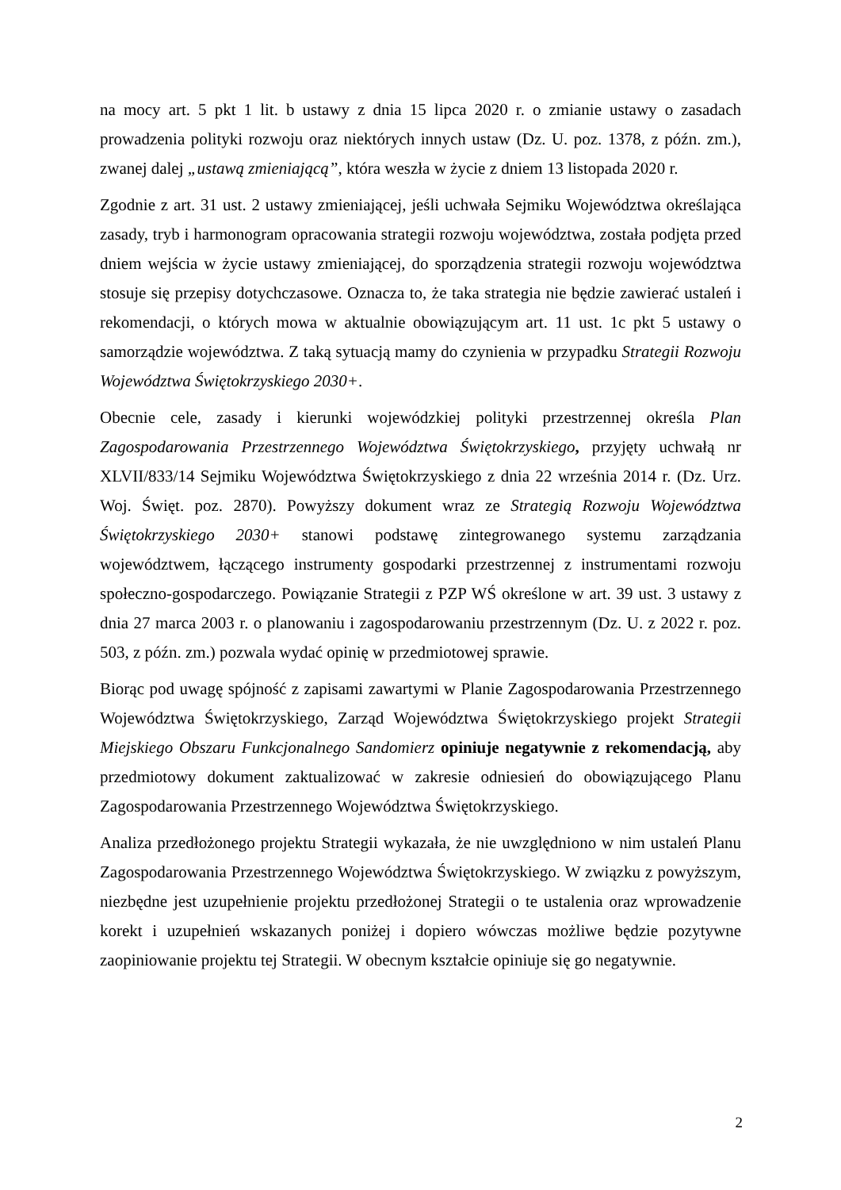na mocy art. 5 pkt 1 lit. b ustawy z dnia 15 lipca 2020 r. o zmianie ustawy o zasadach prowadzenia polityki rozwoju oraz niektórych innych ustaw (Dz. U. poz. 1378, z późn. zm.), zwanej dalej „ustawą zmieniającą”, która weszła w życie z dniem 13 listopada 2020 r.
Zgodnie z art. 31 ust. 2 ustawy zmieniającej, jeśli uchwała Sejmiku Województwa określająca zasady, tryb i harmonogram opracowania strategii rozwoju województwa, została podjęta przed dniem wejścia w życie ustawy zmieniającej, do sporządzenia strategii rozwoju województwa stosuje się przepisy dotychczasowe. Oznacza to, że taka strategia nie będzie zawierać ustaleń i rekomendacji, o których mowa w aktualnie obowiązującym art. 11 ust. 1c pkt 5 ustawy o samorządzie województwa. Z taką sytuacją mamy do czynienia w przypadku Strategii Rozwoju Województwa Świętokrzyskiego 2030+.
Obecnie cele, zasady i kierunki wojewódzkiej polityki przestrzennej określa Plan Zagospodarowania Przestrzennego Województwa Świętokrzyskiego, przyjęty uchwałą nr XLVII/833/14 Sejmiku Województwa Świętokrzyskiego z dnia 22 września 2014 r. (Dz. Urz. Woj. Święt. poz. 2870). Powyższy dokument wraz ze Strategią Rozwoju Województwa Świętokrzyskiego 2030+ stanowi podstawę zintegrowanego systemu zarządzania województwem, łączącego instrumenty gospodarki przestrzennej z instrumentami rozwoju społeczno-gospodarczego. Powiązanie Strategii z PZP WŚ określone w art. 39 ust. 3 ustawy z dnia 27 marca 2003 r. o planowaniu i zagospodarowaniu przestrzennym (Dz. U. z 2022 r. poz. 503, z późn. zm.) pozwala wydać opinię w przedmiotowej sprawie.
Biorąc pod uwagę spójność z zapisami zawartymi w Planie Zagospodarowania Przestrzennego Województwa Świętokrzyskiego, Zarząd Województwa Świętokrzyskiego projekt Strategii Miejskiego Obszaru Funkcjonalnego Sandomierz opiniuje negatywnie z rekomendacją, aby przedmiotowy dokument zaktualizować w zakresie odniesień do obowiązującego Planu Zagospodarowania Przestrzennego Województwa Świętokrzyskiego.
Analiza przedłożonego projektu Strategii wykazała, że nie uwzględniono w nim ustaleń Planu Zagospodarowania Przestrzennego Województwa Świętokrzyskiego. W związku z powyższym, niezbędne jest uzupełnienie projektu przedłożonej Strategii o te ustalenia oraz wprowadzenie korekt i uzupełnień wskazanych poniżej i dopiero wówczas możliwe będzie pozytywne zaopiniowanie projektu tej Strategii. W obecnym kształcie opiniuje się go negatywnie.
2